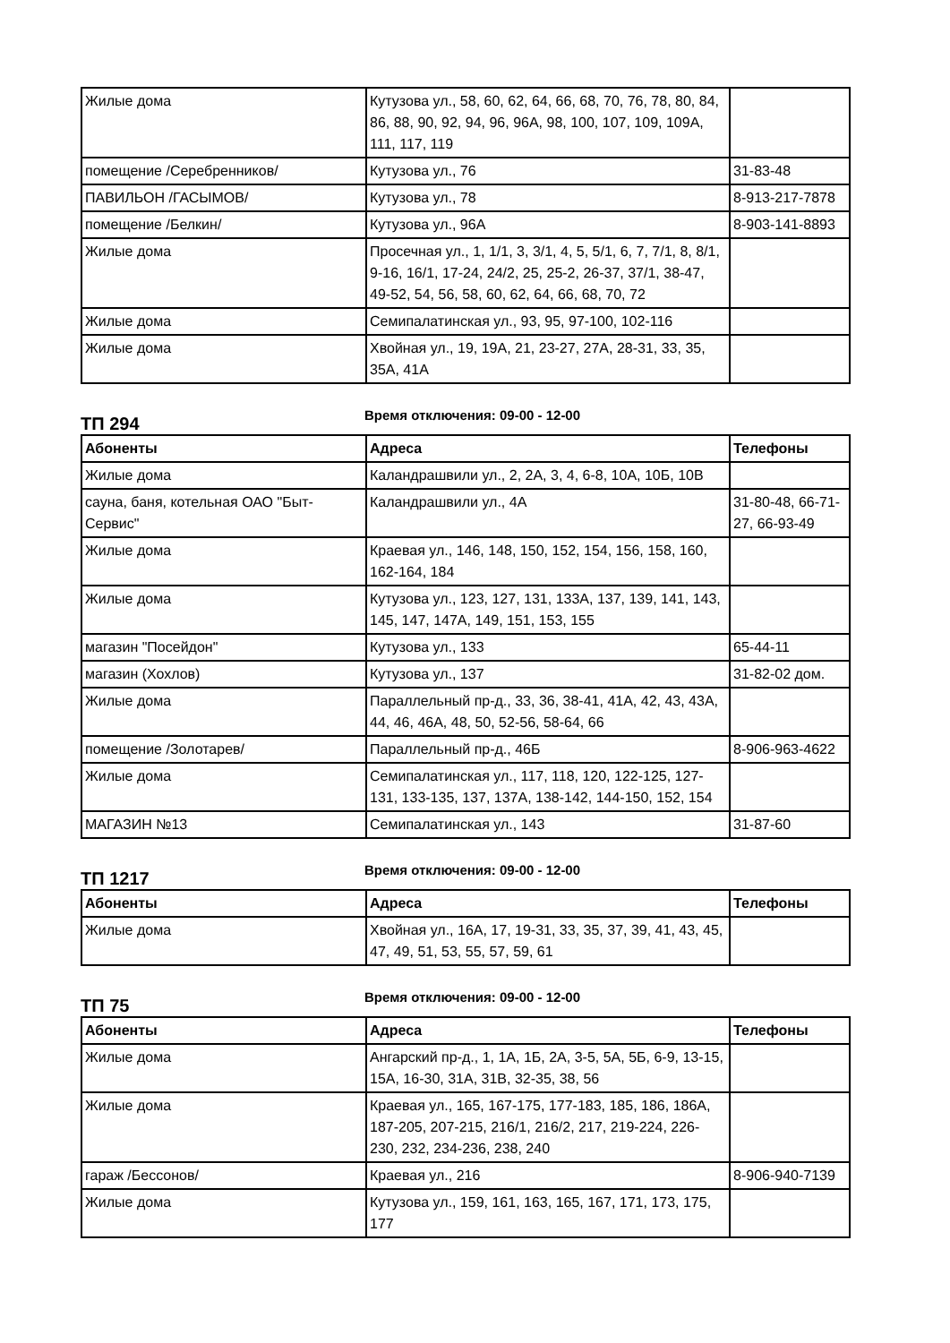| Жилые дома | Кутузова ул., 58, 60, 62, 64, 66, 68, 70, 76, 78, 80, 84, 86, 88, 90, 92, 94, 96, 96А, 98, 100, 107, 109, 109А, 111, 117, 119 | |
| помещение /Серебренников/ | Кутузова ул., 76 | 31-83-48 |
| ПАВИЛЬОН /ГАСЫМОВ/ | Кутузова ул., 78 | 8-913-217-7878 |
| помещение /Белкин/ | Кутузова ул., 96А | 8-903-141-8893 |
| Жилые дома | Просечная ул., 1, 1/1, 3, 3/1, 4, 5, 5/1, 6, 7, 7/1, 8, 8/1, 9-16, 16/1, 17-24, 24/2, 25, 25-2, 26-37, 37/1, 38-47, 49-52, 54, 56, 58, 60, 62, 64, 66, 68, 70, 72 | |
| Жилые дома | Семипалатинская ул., 93, 95, 97-100, 102-116 | |
| Жилые дома | Хвойная ул., 19, 19А, 21, 23-27, 27А, 28-31, 33, 35, 35А, 41А | |
ТП 294
Время отключения: 09-00 - 12-00
| Абоненты | Адреса | Телефоны |
| --- | --- | --- |
| Жилые дома | Каландрашвили ул., 2, 2А, 3, 4, 6-8, 10А, 10Б, 10В | |
| сауна, баня, котельная ОАО "Быт-Сервис" | Каландрашвили ул., 4А | 31-80-48, 66-71-27, 66-93-49 |
| Жилые дома | Краевая ул., 146, 148, 150, 152, 154, 156, 158, 160, 162-164, 184 | |
| Жилые дома | Кутузова ул., 123, 127, 131, 133А, 137, 139, 141, 143, 145, 147, 147А, 149, 151, 153, 155 | |
| магазин "Посейдон" | Кутузова ул., 133 | 65-44-11 |
| магазин (Хохлов) | Кутузова ул., 137 | 31-82-02 дом. |
| Жилые дома | Параллельный пр-д., 33, 36, 38-41, 41А, 42, 43, 43А, 44, 46, 46А, 48, 50, 52-56, 58-64, 66 | |
| помещение /Золотарев/ | Параллельный пр-д., 46Б | 8-906-963-4622 |
| Жилые дома | Семипалатинская ул., 117, 118, 120, 122-125, 127-131, 133-135, 137, 137А, 138-142, 144-150, 152, 154 | |
| МАГАЗИН №13 | Семипалатинская ул., 143 | 31-87-60 |
ТП 1217
Время отключения: 09-00 - 12-00
| Абоненты | Адреса | Телефоны |
| --- | --- | --- |
| Жилые дома | Хвойная ул., 16А, 17, 19-31, 33, 35, 37, 39, 41, 43, 45, 47, 49, 51, 53, 55, 57, 59, 61 | |
ТП 75
Время отключения: 09-00 - 12-00
| Абоненты | Адреса | Телефоны |
| --- | --- | --- |
| Жилые дома | Ангарский пр-д., 1, 1А, 1Б, 2А, 3-5, 5А, 5Б, 6-9, 13-15, 15А, 16-30, 31А, 31В, 32-35, 38, 56 | |
| Жилые дома | Краевая ул., 165, 167-175, 177-183, 185, 186, 186А, 187-205, 207-215, 216/1, 216/2, 217, 219-224, 226-230, 232, 234-236, 238, 240 | |
| гараж /Бессонов/ | Краевая ул., 216 | 8-906-940-7139 |
| Жилые дома | Кутузова ул., 159, 161, 163, 165, 167, 171, 173, 175, 177 | |